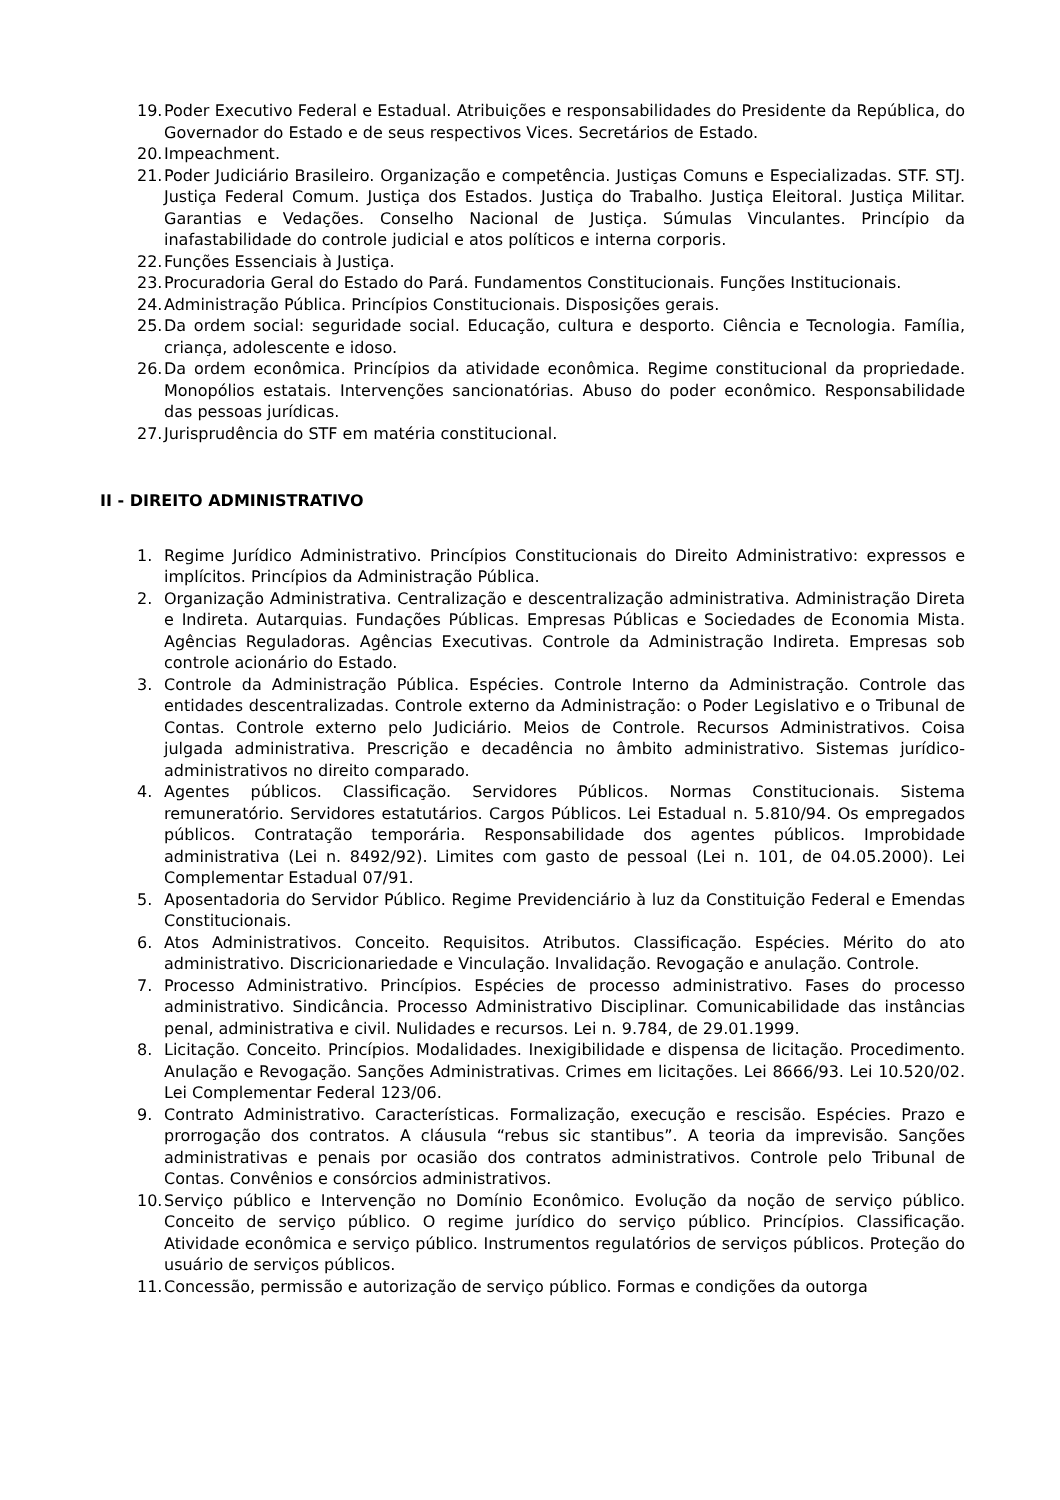19. Poder Executivo Federal e Estadual. Atribuições e responsabilidades do Presidente da República, do Governador do Estado e de seus respectivos Vices. Secretários de Estado.
20. Impeachment.
21. Poder Judiciário Brasileiro. Organização e competência. Justiças Comuns e Especializadas. STF. STJ. Justiça Federal Comum. Justiça dos Estados. Justiça do Trabalho. Justiça Eleitoral. Justiça Militar. Garantias e Vedações. Conselho Nacional de Justiça. Súmulas Vinculantes. Princípio da inafastabilidade do controle judicial e atos políticos e interna corporis.
22. Funções Essenciais à Justiça.
23. Procuradoria Geral do Estado do Pará. Fundamentos Constitucionais. Funções Institucionais.
24. Administração Pública. Princípios Constitucionais. Disposições gerais.
25. Da ordem social: seguridade social. Educação, cultura e desporto. Ciência e Tecnologia. Família, criança, adolescente e idoso.
26. Da ordem econômica. Princípios da atividade econômica. Regime constitucional da propriedade. Monopólios estatais. Intervenções sancionatórias. Abuso do poder econômico. Responsabilidade das pessoas jurídicas.
27. Jurisprudência do STF em matéria constitucional.
II - DIREITO ADMINISTRATIVO
1. Regime Jurídico Administrativo. Princípios Constitucionais do Direito Administrativo: expressos e implícitos. Princípios da Administração Pública.
2. Organização Administrativa. Centralização e descentralização administrativa. Administração Direta e Indireta. Autarquias. Fundações Públicas. Empresas Públicas e Sociedades de Economia Mista. Agências Reguladoras. Agências Executivas. Controle da Administração Indireta. Empresas sob controle acionário do Estado.
3. Controle da Administração Pública. Espécies. Controle Interno da Administração. Controle das entidades descentralizadas. Controle externo da Administração: o Poder Legislativo e o Tribunal de Contas. Controle externo pelo Judiciário. Meios de Controle. Recursos Administrativos. Coisa julgada administrativa. Prescrição e decadência no âmbito administrativo. Sistemas jurídico-administrativos no direito comparado.
4. Agentes públicos. Classificação. Servidores Públicos. Normas Constitucionais. Sistema remuneratório. Servidores estatutários. Cargos Públicos. Lei Estadual n. 5.810/94. Os empregados públicos. Contratação temporária. Responsabilidade dos agentes públicos. Improbidade administrativa (Lei n. 8492/92). Limites com gasto de pessoal (Lei n. 101, de 04.05.2000). Lei Complementar Estadual 07/91.
5. Aposentadoria do Servidor Público. Regime Previdenciário à luz da Constituição Federal e Emendas Constitucionais.
6. Atos Administrativos. Conceito. Requisitos. Atributos. Classificação. Espécies. Mérito do ato administrativo. Discricionariedade e Vinculação. Invalidação. Revogação e anulação. Controle.
7. Processo Administrativo. Princípios. Espécies de processo administrativo. Fases do processo administrativo. Sindicância. Processo Administrativo Disciplinar. Comunicabilidade das instâncias penal, administrativa e civil. Nulidades e recursos. Lei n. 9.784, de 29.01.1999.
8. Licitação. Conceito. Princípios. Modalidades. Inexigibilidade e dispensa de licitação. Procedimento. Anulação e Revogação. Sanções Administrativas. Crimes em licitações. Lei 8666/93. Lei 10.520/02. Lei Complementar Federal 123/06.
9. Contrato Administrativo. Características. Formalização, execução e rescisão. Espécies. Prazo e prorrogação dos contratos. A cláusula “rebus sic stantibus”. A teoria da imprevisão. Sanções administrativas e penais por ocasião dos contratos administrativos. Controle pelo Tribunal de Contas. Convênios e consórcios administrativos.
10. Serviço público e Intervenção no Domínio Econômico. Evolução da noção de serviço público. Conceito de serviço público. O regime jurídico do serviço público. Princípios. Classificação. Atividade econômica e serviço público. Instrumentos regulatórios de serviços públicos. Proteção do usuário de serviços públicos.
11. Concessão, permissão e autorização de serviço público. Formas e condições da outorga